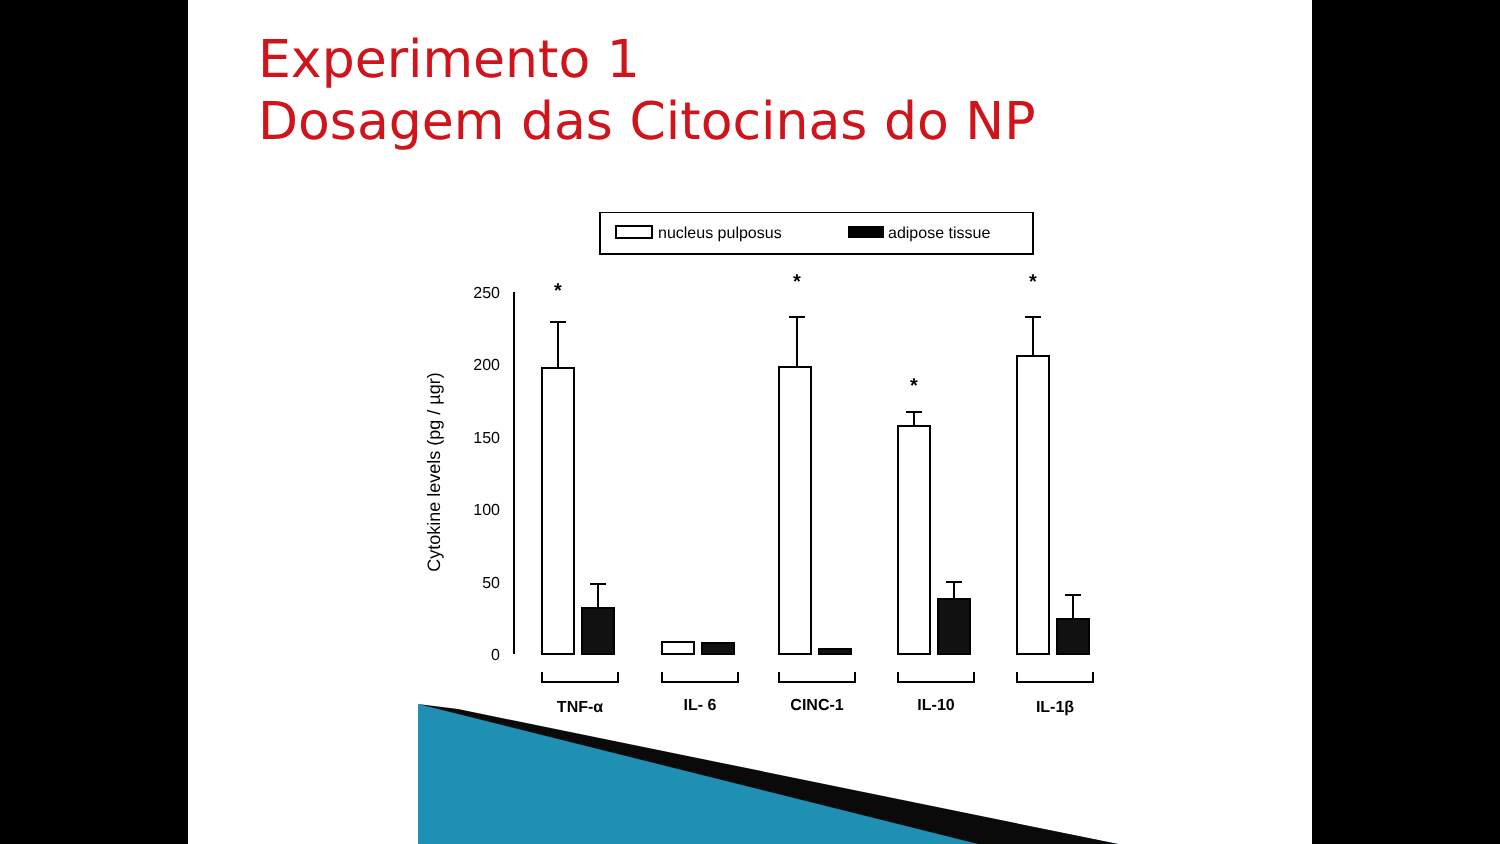Experimento 1
Dosagem das Citocinas do NP
nucleus pulposus
adipose tissue
250
200
150
100
50
0
Cytokine levels (pg / µgr)
*
*
*
*
TNF-α
IL- 6
CINC-1
IL-10
IL-1β